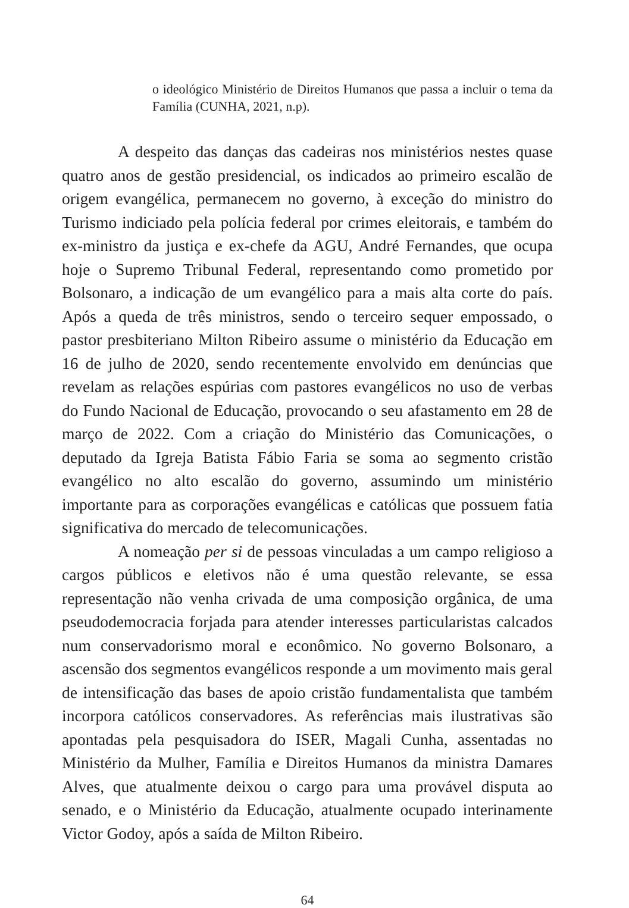o ideológico Ministério de Direitos Humanos que passa a incluir o tema da Família (CUNHA, 2021, n.p).
A despeito das danças das cadeiras nos ministérios nestes quase quatro anos de gestão presidencial, os indicados ao primeiro escalão de origem evangélica, permanecem no governo, à exceção do ministro do Turismo indiciado pela polícia federal por crimes eleitorais, e também do ex-ministro da justiça e ex-chefe da AGU, André Fernandes, que ocupa hoje o Supremo Tribunal Federal, representando como prometido por Bolsonaro, a indicação de um evangélico para a mais alta corte do país. Após a queda de três ministros, sendo o terceiro sequer empossado, o pastor presbiteriano Milton Ribeiro assume o ministério da Educação em 16 de julho de 2020, sendo recentemente envolvido em denúncias que revelam as relações espúrias com pastores evangélicos no uso de verbas do Fundo Nacional de Educação, provocando o seu afastamento em 28 de março de 2022. Com a criação do Ministério das Comunicações, o deputado da Igreja Batista Fábio Faria se soma ao segmento cristão evangélico no alto escalão do governo, assumindo um ministério importante para as corporações evangélicas e católicas que possuem fatia significativa do mercado de telecomunicações.
A nomeação per si de pessoas vinculadas a um campo religioso a cargos públicos e eletivos não é uma questão relevante, se essa representação não venha crivada de uma composição orgânica, de uma pseudodemocracia forjada para atender interesses particularistas calcados num conservadorismo moral e econômico. No governo Bolsonaro, a ascensão dos segmentos evangélicos responde a um movimento mais geral de intensificação das bases de apoio cristão fundamentalista que também incorpora católicos conservadores. As referências mais ilustrativas são apontadas pela pesquisadora do ISER, Magali Cunha, assentadas no Ministério da Mulher, Família e Direitos Humanos da ministra Damares Alves, que atualmente deixou o cargo para uma provável disputa ao senado, e o Ministério da Educação, atualmente ocupado interinamente Victor Godoy, após a saída de Milton Ribeiro.
64